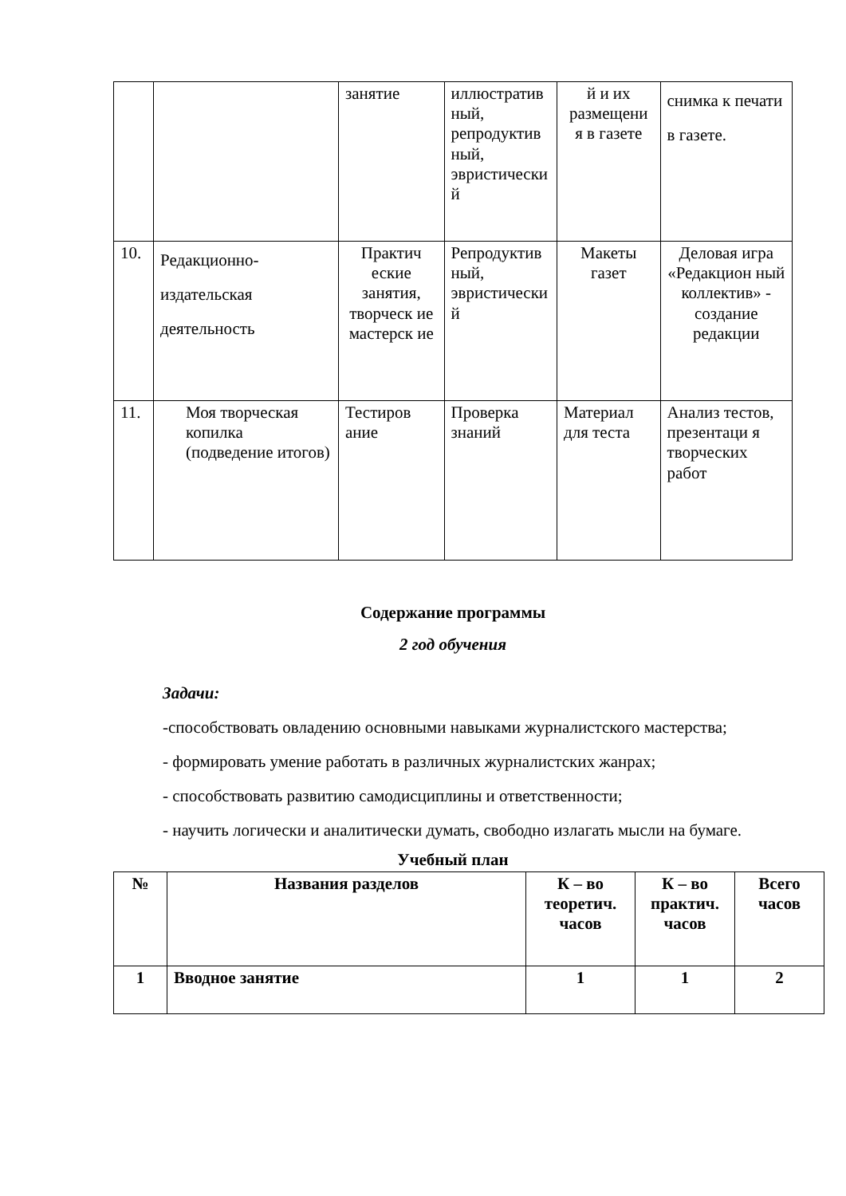| | | занятие | иллюстратив ный, репродуктив ный, эвристически й | й и их размещени я в газете | снимка к печати в газете. |
| 10. | Редакционно-издательская деятельность | Практич еские занятия, творческ ие мастерск ие | Репродуктив ный, эвристически й | Макеты газет | Деловая игра «Редакцион ный коллектив» - создание редакции |
| 11. | Моя творческая копилка (подведение итогов) | Тестиров ание | Проверка знаний | Материал для теста | Анализ тестов, презентаци я творческих работ |
Содержание программы
2 год обучения
Задачи:
-способствовать овладению основными навыками журналистского мастерства;
- формировать умение работать в различных журналистских жанрах;
- способствовать развитию самодисциплины и ответственности;
- научить логически и аналитически думать, свободно излагать мысли на бумаге.
Учебный план
| № | Названия разделов | К – во теоретич. часов | К – во практич. часов | Всего часов |
| --- | --- | --- | --- | --- |
| 1 | Вводное занятие | 1 | 1 | 2 |